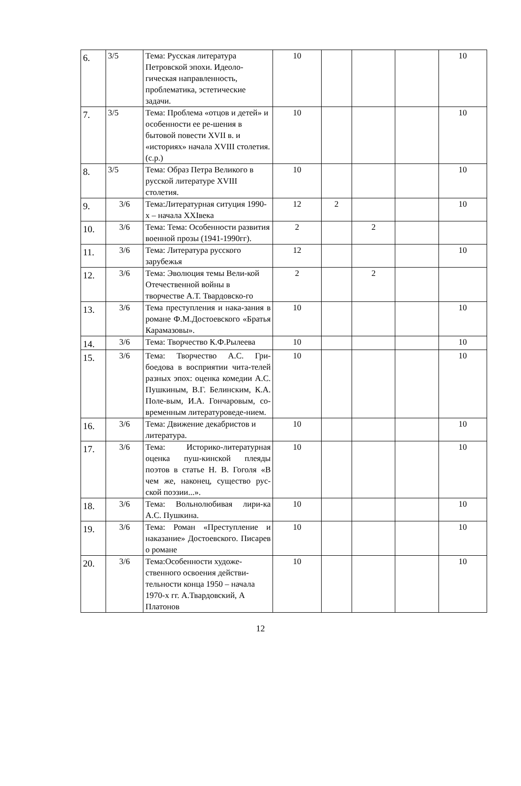| 6. | 3/5 | Тема: Русская литература Петровской эпохи. Идеоло-гическая направленность, проблематика, эстетические задачи. | 10 | | | | 10 |
| 7. | 3/5 | Тема: Проблема «отцов и детей» и особенности ее ре-шения в бытовой повести XVII в. и «историях» начала XVIII столетия. (с.р.) | 10 | | | | 10 |
| 8. | 3/5 | Тема: Образ Петра Великого в русской литературе XVIII столетия. | 10 | | | | 10 |
| 9. | 3/6 | Тема:Литературная ситуция 1990-х – начала XXIвека | 12 | 2 | | | 10 |
| 10. | 3/6 | Тема: Тема: Особенности развития военной прозы (1941-1990гг). | 2 | | 2 | | |
| 11. | 3/6 | Тема: Литература русского зарубежья | 12 | | | | 10 |
| 12. | 3/6 | Тема: Эволюция темы Вели-кой Отечественной войны в творчестве А.Т. Твардовско-го | 2 | | 2 | | |
| 13. | 3/6 | Тема преступления и нака-зания в романе Ф.М.Достоевского «Братья Карамазовы». | 10 | | | | 10 |
| 14. | 3/6 | Тема: Творчество К.Ф.Рылеева | 10 | | | | 10 |
| 15. | 3/6 | Тема: Творчество А.С. Гри-боедова в восприятии чита-телей разных эпох: оценка комедии А.С. Пушкиным, В.Г. Белинским, К.А. Поле-вым, И.А. Гончаровым, со-временным литературоведе-нием. | 10 | | | | 10 |
| 16. | 3/6 | Тема: Движение декабристов и литература. | 10 | | | | 10 |
| 17. | 3/6 | Тема: Историко-литературная оценка пуш-кинской плеяды поэтов в статье Н. В. Гоголя «В чем же, наконец, существо рус-ской поэзии...». | 10 | | | | 10 |
| 18. | 3/6 | Тема: Вольнолюбивая лири-ка А.С. Пушкина. | 10 | | | | 10 |
| 19. | 3/6 | Тема: Роман «Преступление и наказание» Достоевского. Писарев о романе | 10 | | | | 10 |
| 20. | 3/6 | Тема:Особенности художе-ственного освоения действи-тельности конца 1950 – начала 1970-х гг. А.Твардовский, А Платонов | 10 | | | | 10 |
12